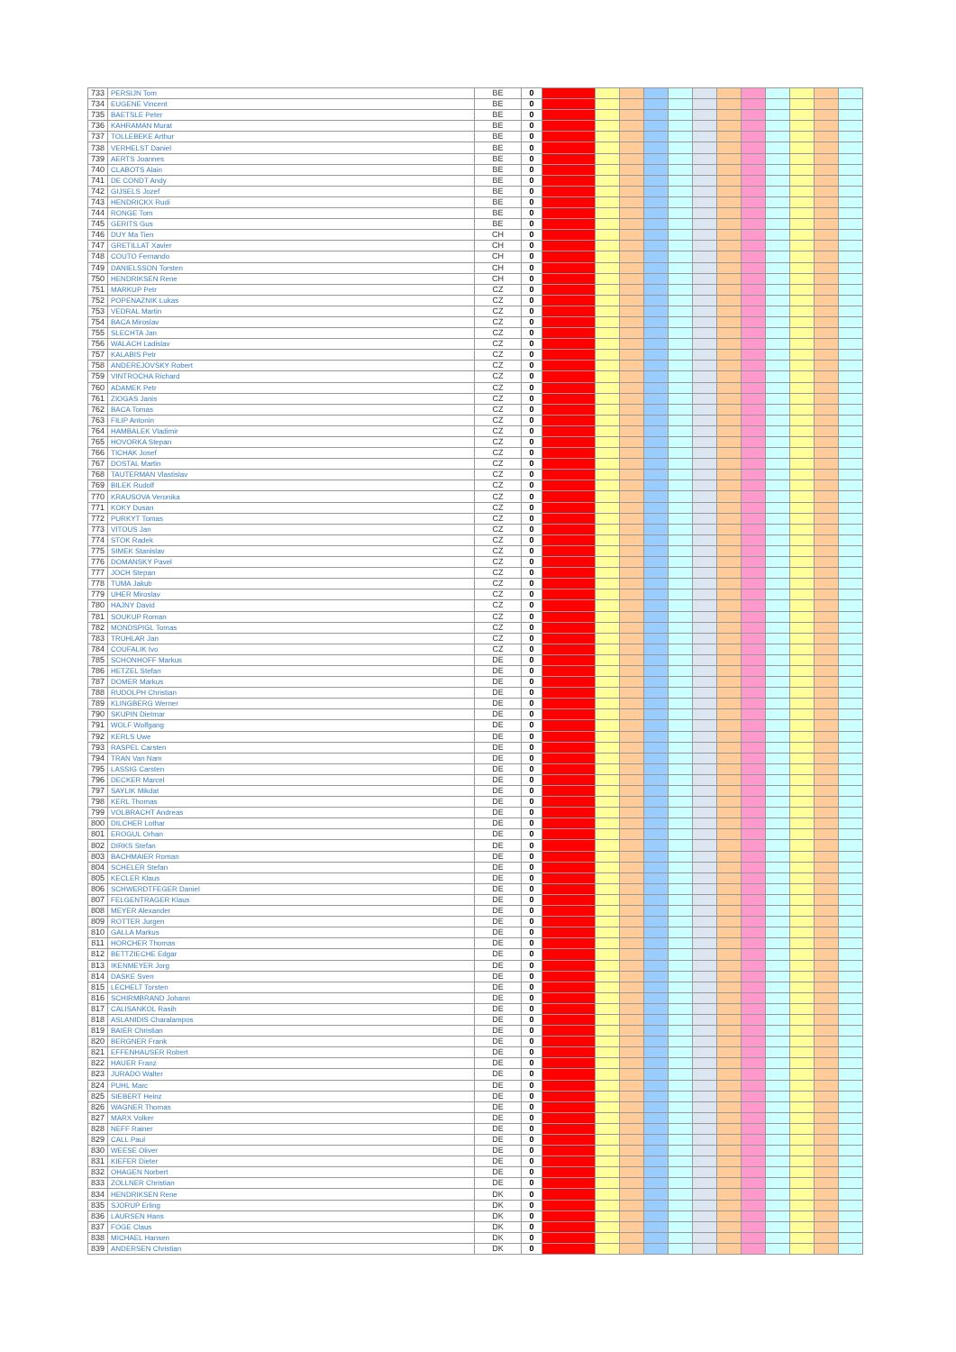| 733 | PERSIJN Tom | BE | 0 | | | | | | | | | | | | |
| 734 | EUGENE Vincent | BE | 0 | | | | | | | | | | | | |
| 735 | BAETSLE Peter | BE | 0 | | | | | | | | | | | | |
| 736 | KAHRAMAN Murat | BE | 0 | | | | | | | | | | | | |
| 737 | TOLLEBEKE Arthur | BE | 0 | | | | | | | | | | | | |
| 738 | VERHELST Daniel | BE | 0 | | | | | | | | | | | | |
| 739 | AERTS Joannes | BE | 0 | | | | | | | | | | | | |
| 740 | CLABOTS Alain | BE | 0 | | | | | | | | | | | | |
| 741 | DE CONDT Andy | BE | 0 | | | | | | | | | | | | |
| 742 | GIJSELS Jozef | BE | 0 | | | | | | | | | | | | |
| 743 | HENDRICKX Rudi | BE | 0 | | | | | | | | | | | | |
| 744 | RONGE Tom | BE | 0 | | | | | | | | | | | | |
| 745 | GERITS Gus | BE | 0 | | | | | | | | | | | | |
| 746 | DUY Ma Tien | CH | 0 | | | | | | | | | | | | |
| 747 | GRETILLAT Xavier | CH | 0 | | | | | | | | | | | | |
| 748 | COUTO Fernando | CH | 0 | | | | | | | | | | | | |
| 749 | DANIELSSON Torsten | CH | 0 | | | | | | | | | | | | |
| 750 | HENDRIKSEN Rene | CH | 0 | | | | | | | | | | | | |
| 751 | MARKUP Petr | CZ | 0 | | | | | | | | | | | | |
| 752 | POPENAZNIK Lukas | CZ | 0 | | | | | | | | | | | | |
| 753 | VEDRAL Martin | CZ | 0 | | | | | | | | | | | | |
| 754 | BACA Miroslav | CZ | 0 | | | | | | | | | | | | |
| 755 | SLECHTA Jan | CZ | 0 | | | | | | | | | | | | |
| 756 | WALACH Ladislav | CZ | 0 | | | | | | | | | | | | |
| 757 | KALABIS Petr | CZ | 0 | | | | | | | | | | | | |
| 758 | ANDEREJOVSKY Robert | CZ | 0 | | | | | | | | | | | | |
| 759 | VINTROCHA Richard | CZ | 0 | | | | | | | | | | | | |
| 760 | ADAMEK Petr | CZ | 0 | | | | | | | | | | | | |
| 761 | ZIOGAS Janis | CZ | 0 | | | | | | | | | | | | |
| 762 | BACA Tomas | CZ | 0 | | | | | | | | | | | | |
| 763 | FILIP Antonin | CZ | 0 | | | | | | | | | | | | |
| 764 | HAMBALEK Vladimir | CZ | 0 | | | | | | | | | | | | |
| 765 | HOVORKA Stepan | CZ | 0 | | | | | | | | | | | | |
| 766 | TICHAK Josef | CZ | 0 | | | | | | | | | | | | |
| 767 | DOSTAL Martin | CZ | 0 | | | | | | | | | | | | |
| 768 | TAUTERMAN Vlastislav | CZ | 0 | | | | | | | | | | | | |
| 769 | BILEK Rudolf | CZ | 0 | | | | | | | | | | | | |
| 770 | KRAUSOVA Veronika | CZ | 0 | | | | | | | | | | | | |
| 771 | KOKY Dusan | CZ | 0 | | | | | | | | | | | | |
| 772 | PURKYT Tomas | CZ | 0 | | | | | | | | | | | | |
| 773 | VITOUS Jan | CZ | 0 | | | | | | | | | | | | |
| 774 | STOK Radek | CZ | 0 | | | | | | | | | | | | |
| 775 | SIMEK Stanislav | CZ | 0 | | | | | | | | | | | | |
| 776 | DOMANSKY Pavel | CZ | 0 | | | | | | | | | | | | |
| 777 | JOCH Stepan | CZ | 0 | | | | | | | | | | | | |
| 778 | TUMA Jakub | CZ | 0 | | | | | | | | | | | | |
| 779 | UHER Miroslav | CZ | 0 | | | | | | | | | | | | |
| 780 | HAJNY David | CZ | 0 | | | | | | | | | | | | |
| 781 | SOUKUP Roman | CZ | 0 | | | | | | | | | | | | |
| 782 | MONDSPIGL Tomas | CZ | 0 | | | | | | | | | | | | |
| 783 | TRUHLAR Jan | CZ | 0 | | | | | | | | | | | | |
| 784 | COUFALIK Ivo | CZ | 0 | | | | | | | | | | | | |
| 785 | SCHONHOFF Markus | DE | 0 | | | | | | | | | | | | |
| 786 | HETZEL Stefan | DE | 0 | | | | | | | | | | | | |
| 787 | DOMER Markus | DE | 0 | | | | | | | | | | | | |
| 788 | RUDOLPH Christian | DE | 0 | | | | | | | | | | | | |
| 789 | KLINGBERG Werner | DE | 0 | | | | | | | | | | | | |
| 790 | SKUPIN Dietmar | DE | 0 | | | | | | | | | | | | |
| 791 | WOLF Wolfgang | DE | 0 | | | | | | | | | | | | |
| 792 | KERLS Uwe | DE | 0 | | | | | | | | | | | | |
| 793 | RASPEL Carsten | DE | 0 | | | | | | | | | | | | |
| 794 | TRAN Van Nam | DE | 0 | | | | | | | | | | | | |
| 795 | LASSIG Carsten | DE | 0 | | | | | | | | | | | | |
| 796 | DECKER Marcel | DE | 0 | | | | | | | | | | | | |
| 797 | SAYLIK Mikdat | DE | 0 | | | | | | | | | | | | |
| 798 | KERL Thomas | DE | 0 | | | | | | | | | | | | |
| 799 | VOLBRACHT Andreas | DE | 0 | | | | | | | | | | | | |
| 800 | DILCHER Lothar | DE | 0 | | | | | | | | | | | | |
| 801 | EROGUL Orhan | DE | 0 | | | | | | | | | | | | |
| 802 | DIRKS Stefan | DE | 0 | | | | | | | | | | | | |
| 803 | BACHMAIER Roman | DE | 0 | | | | | | | | | | | | |
| 804 | SCHELER Stefan | DE | 0 | | | | | | | | | | | | |
| 805 | KECLER Klaus | DE | 0 | | | | | | | | | | | | |
| 806 | SCHWERDTFEGER Daniel | DE | 0 | | | | | | | | | | | | |
| 807 | FELGENTRAGER Klaus | DE | 0 | | | | | | | | | | | | |
| 808 | MEYER Alexander | DE | 0 | | | | | | | | | | | | |
| 809 | ROTTER Jurgen | DE | 0 | | | | | | | | | | | | |
| 810 | GALLA Markus | DE | 0 | | | | | | | | | | | | |
| 811 | HORCHER Thomas | DE | 0 | | | | | | | | | | | | |
| 812 | BETTZIECHE Edgar | DE | 0 | | | | | | | | | | | | |
| 813 | IKENMEYER Jorg | DE | 0 | | | | | | | | | | | | |
| 814 | DASKE Sven | DE | 0 | | | | | | | | | | | | |
| 815 | LECHELT Torsten | DE | 0 | | | | | | | | | | | | |
| 816 | SCHIRMBRAND Johann | DE | 0 | | | | | | | | | | | | |
| 817 | CALISANKOL Rasih | DE | 0 | | | | | | | | | | | | |
| 818 | ASLANIDIS Charalampos | DE | 0 | | | | | | | | | | | | |
| 819 | BAIER Christian | DE | 0 | | | | | | | | | | | | |
| 820 | BERGNER Frank | DE | 0 | | | | | | | | | | | | |
| 821 | EFFENHAUSER Robert | DE | 0 | | | | | | | | | | | | |
| 822 | HAUER Franz | DE | 0 | | | | | | | | | | | | |
| 823 | JURADO Walter | DE | 0 | | | | | | | | | | | | |
| 824 | PUHL Marc | DE | 0 | | | | | | | | | | | | |
| 825 | SIEBERT Heinz | DE | 0 | | | | | | | | | | | | |
| 826 | WAGNER Thomas | DE | 0 | | | | | | | | | | | | |
| 827 | MARX Volker | DE | 0 | | | | | | | | | | | | |
| 828 | NEFF Rainer | DE | 0 | | | | | | | | | | | | |
| 829 | CALL Paul | DE | 0 | | | | | | | | | | | | |
| 830 | WEESE Oliver | DE | 0 | | | | | | | | | | | | |
| 831 | KIEFER Dieter | DE | 0 | | | | | | | | | | | | |
| 832 | OHAGEN Norbert | DE | 0 | | | | | | | | | | | | |
| 833 | ZOLLNER Christian | DE | 0 | | | | | | | | | | | | |
| 834 | HENDRIKSEN Rene | DK | 0 | | | | | | | | | | | | |
| 835 | SJORUP Erling | DK | 0 | | | | | | | | | | | | |
| 836 | LAURSEN Hans | DK | 0 | | | | | | | | | | | | |
| 837 | FOGE Claus | DK | 0 | | | | | | | | | | | | |
| 838 | MICHAEL Hansen | DK | 0 | | | | | | | | | | | | |
| 839 | ANDERSEN Christian | DK | 0 | | | | | | | | | | | | |